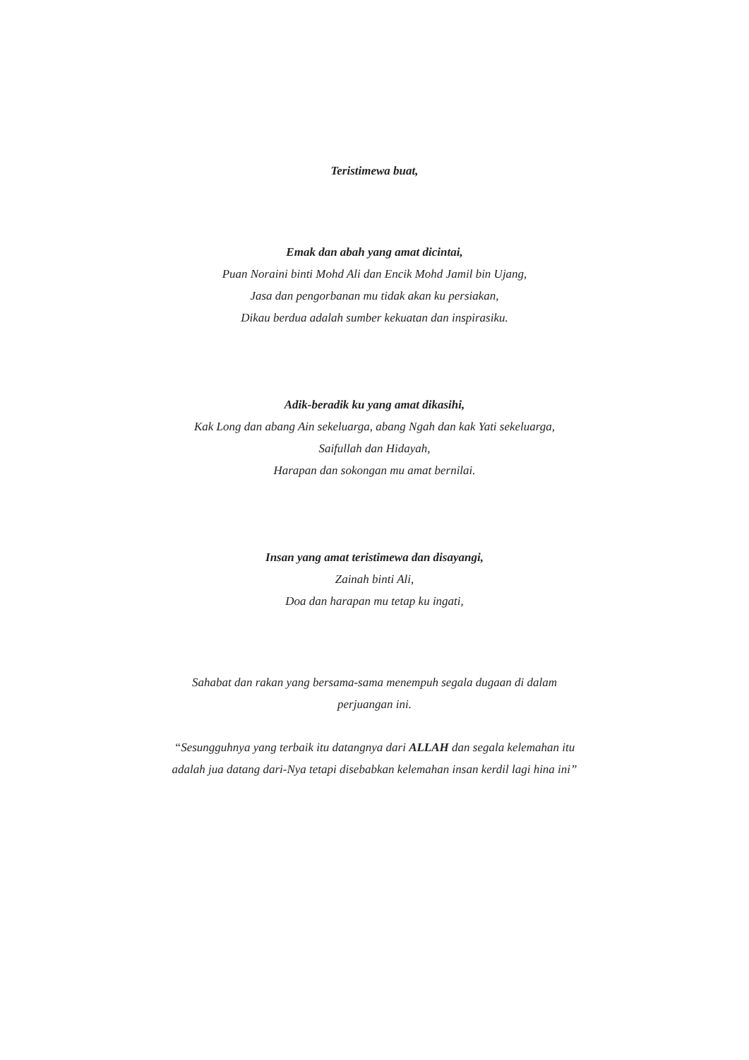Teristimewa buat,
Emak dan abah yang amat dicintai,
Puan Noraini binti Mohd Ali dan Encik Mohd Jamil bin Ujang,
Jasa dan pengorbanan mu tidak akan ku persiakan,
Dikau berdua adalah sumber kekuatan dan inspirasiku.
Adik-beradik ku yang amat dikasihi,
Kak Long dan abang Ain sekeluarga, abang Ngah dan kak Yati sekeluarga,
Saifullah dan Hidayah,
Harapan dan sokongan mu amat bernilai.
Insan yang amat teristimewa dan disayangi,
Zainah binti Ali,
Doa dan harapan mu tetap ku ingati,
Sahabat dan rakan yang bersama-sama menempuh segala dugaan di dalam
perjuangan ini.
“Sesungguhnya yang terbaik itu datangnya dari ALLAH dan segala kelemahan itu
adalah jua datang dari-Nya tetapi disebabkan kelemahan insan kerdil lagi hina ini”